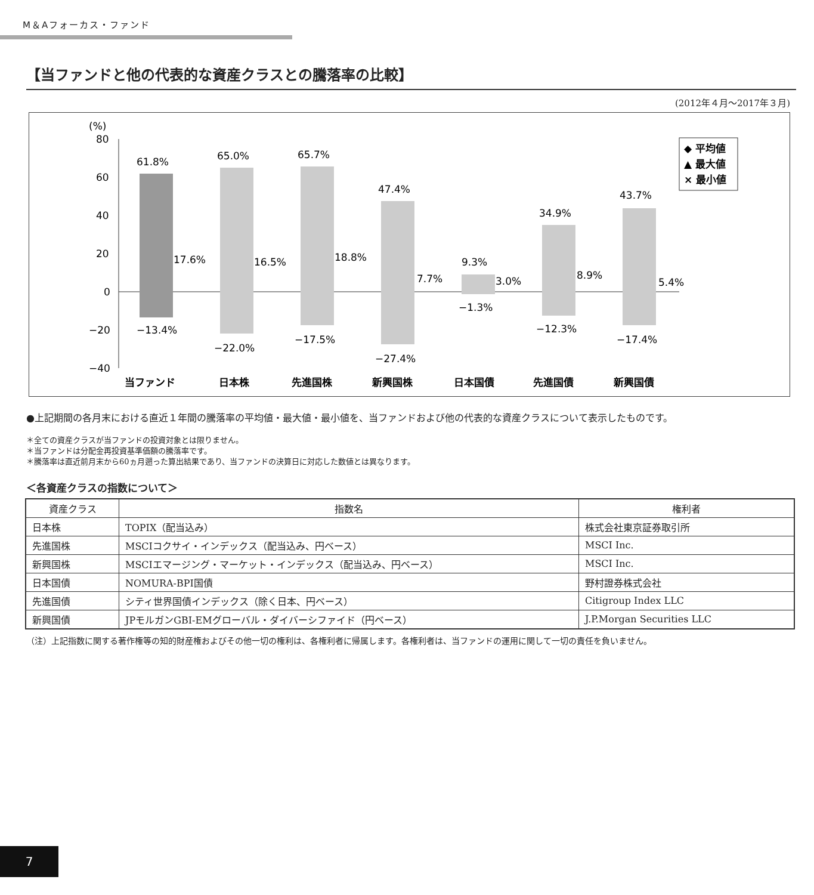M＆Aフォーカス・ファンド
【当ファンドと他の代表的な資産クラスとの騰落率の比較】
(2012年４月～2017年３月)
(%)
80
60
40
20
0
−20
−40
61.8%
−13.4%
17.6%
65.0%
−22.0%
16.5%
65.7%
−17.5%
18.8%
47.4%
−27.4%
7.7%
9.3%
−1.3%
3.0%
34.9%
−12.3%
8.9%
43.7%
−17.4%
5.4%
当ファンド
日本株
先進国株
新興国株
日本国債
先進国債
新興国債
◆ 平均値
▲ 最大値
× 最小値
●上記期間の各月末における直近１年間の騰落率の平均値・最大値・最小値を、当ファンドおよび他の代表的な資産クラスについて表示したものです。
＊全ての資産クラスが当ファンドの投資対象とは限りません。
＊当ファンドは分配金再投資基準価額の騰落率です。
＊騰落率は直近前月末から60ヵ月遡った算出結果であり、当ファンドの決算日に対応した数値とは異なります。
＜各資産クラスの指数について＞
| 資産クラス | 指数名 | 権利者 |
| --- | --- | --- |
| 日本株 | TOPIX（配当込み） | 株式会社東京証券取引所 |
| 先進国株 | MSCIコクサイ・インデックス（配当込み、円ベース） | MSCI Inc. |
| 新興国株 | MSCIエマージング・マーケット・インデックス（配当込み、円ベース） | MSCI Inc. |
| 日本国債 | NOMURA-BPI国債 | 野村證券株式会社 |
| 先進国債 | シティ世界国債インデックス（除く日本、円ベース） | Citigroup Index LLC |
| 新興国債 | JPモルガンGBI-EMグローバル・ダイバーシファイド（円ベース） | J.P.Morgan Securities LLC |
（注）上記指数に関する著作権等の知的財産権およびその他一切の権利は、各権利者に帰属します。各権利者は、当ファンドの運用に関して一切の責任を負いません。
7